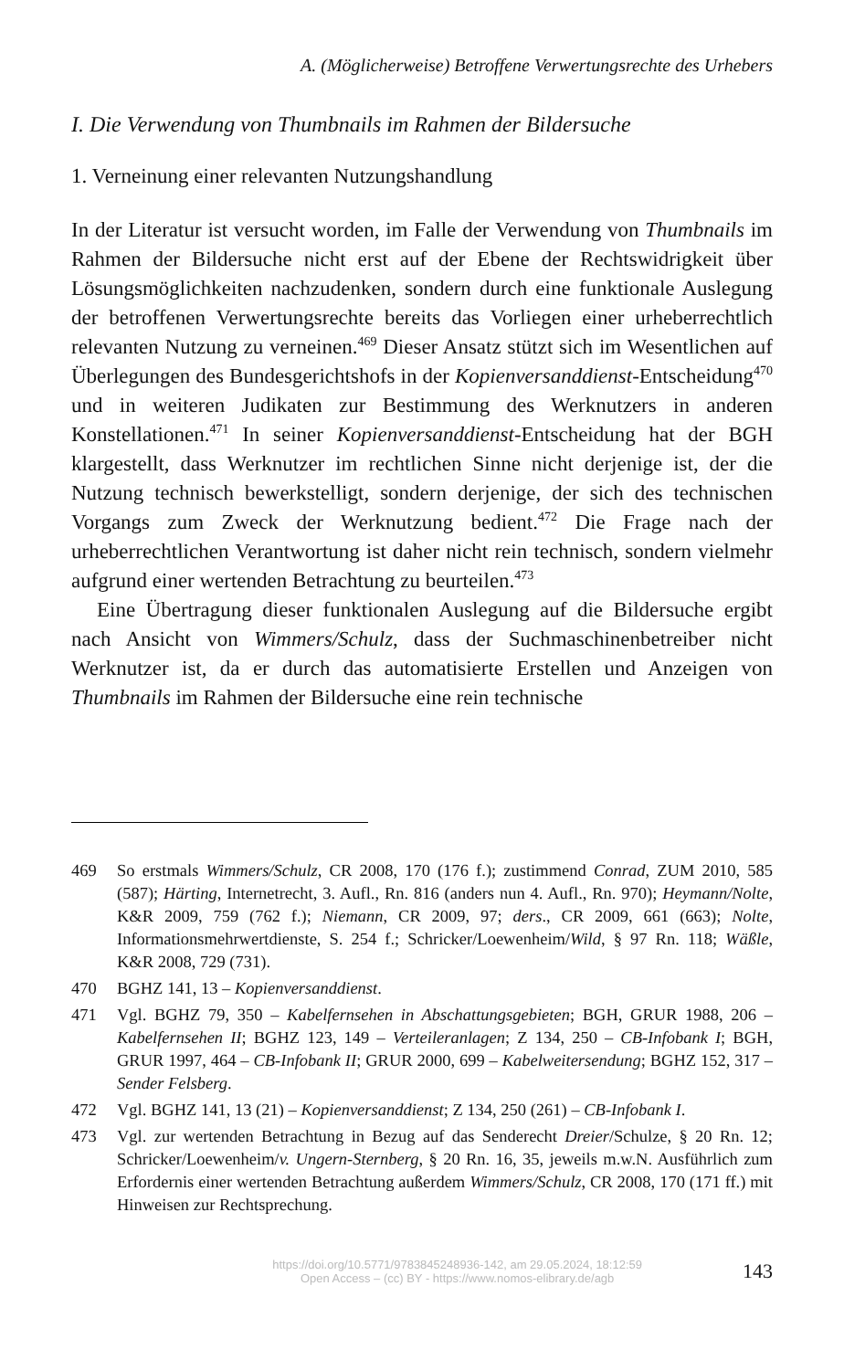A. (Möglicherweise) Betroffene Verwertungsrechte des Urhebers
I. Die Verwendung von Thumbnails im Rahmen der Bildersuche
1. Verneinung einer relevanten Nutzungshandlung
In der Literatur ist versucht worden, im Falle der Verwendung von Thumbnails im Rahmen der Bildersuche nicht erst auf der Ebene der Rechtswidrigkeit über Lösungsmöglichkeiten nachzudenken, sondern durch eine funktionale Auslegung der betroffenen Verwertungsrechte bereits das Vorliegen einer urheberrechtlich relevanten Nutzung zu verneinen.<sup>469</sup> Dieser Ansatz stützt sich im Wesentlichen auf Überlegungen des Bundesgerichtshofs in der Kopienversanddienst-Entscheidung<sup>470</sup> und in weiteren Judikaten zur Bestimmung des Werknutzers in anderen Konstellationen.<sup>471</sup> In seiner Kopienversanddienst-Entscheidung hat der BGH klargestellt, dass Werknutzer im rechtlichen Sinne nicht derjenige ist, der die Nutzung technisch bewerkstelligt, sondern derjenige, der sich des technischen Vorgangs zum Zweck der Werknutzung bedient.<sup>472</sup> Die Frage nach der urheberrechtlichen Verantwortung ist daher nicht rein technisch, sondern vielmehr aufgrund einer wertenden Betrachtung zu beurteilen.<sup>473</sup>
Eine Übertragung dieser funktionalen Auslegung auf die Bildersuche ergibt nach Ansicht von Wimmers/Schulz, dass der Suchmaschinenbetreiber nicht Werknutzer ist, da er durch das automatisierte Erstellen und Anzeigen von Thumbnails im Rahmen der Bildersuche eine rein technische
469 So erstmals Wimmers/Schulz, CR 2008, 170 (176 f.); zustimmend Conrad, ZUM 2010, 585 (587); Härting, Internetrecht, 3. Aufl., Rn. 816 (anders nun 4. Aufl., Rn. 970); Heymann/Nolte, K&R 2009, 759 (762 f.); Niemann, CR 2009, 97; ders., CR 2009, 661 (663); Nolte, Informationsmehrwertdienste, S. 254 f.; Schricker/Loewenheim/Wild, § 97 Rn. 118; Wäßle, K&R 2008, 729 (731).
470 BGHZ 141, 13 – Kopienversanddienst.
471 Vgl. BGHZ 79, 350 – Kabelfernsehen in Abschattungsgebieten; BGH, GRUR 1988, 206 – Kabelfernsehen II; BGHZ 123, 149 – Verteileranlagen; Z 134, 250 – CB-Infobank I; BGH, GRUR 1997, 464 – CB-Infobank II; GRUR 2000, 699 – Kabelweitersendung; BGHZ 152, 317 – Sender Felsberg.
472 Vgl. BGHZ 141, 13 (21) – Kopienversanddienst; Z 134, 250 (261) – CB-Infobank I.
473 Vgl. zur wertenden Betrachtung in Bezug auf das Senderecht Dreier/Schulze, § 20 Rn. 12; Schricker/Loewenheim/v. Ungern-Sternberg, § 20 Rn. 16, 35, jeweils m.w.N. Ausführlich zum Erfordernis einer wertenden Betrachtung außerdem Wimmers/Schulz, CR 2008, 170 (171 ff.) mit Hinweisen zur Rechtsprechung.
https://doi.org/10.5771/9783845248936-142, am 29.05.2024, 18:12:59
Open Access – (cc) BY - https://www.nomos-elibrary.de/agb
143